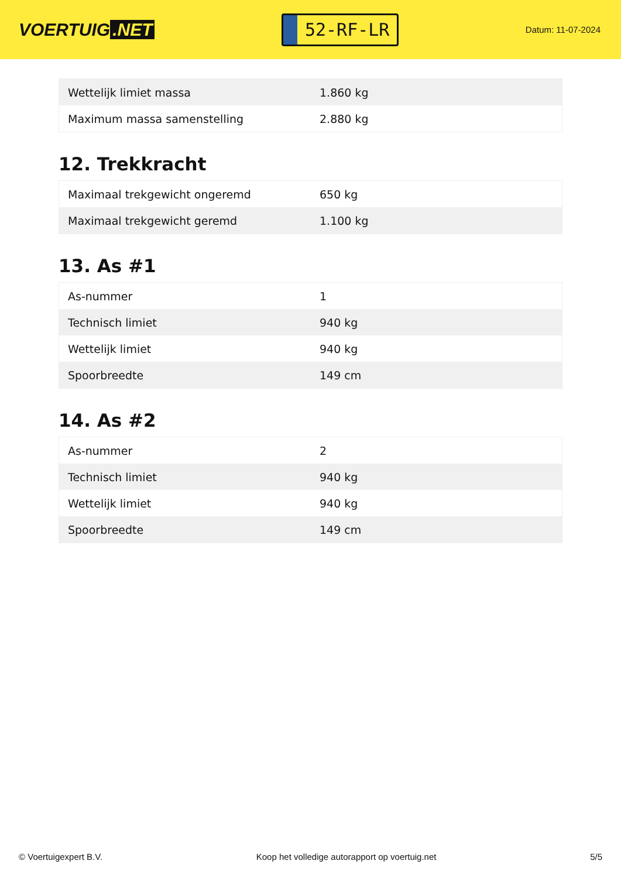VOERTUIG.NET
52-RF-LR
Datum: 11-07-2024
| Wettelijk limiet massa | 1.860 kg |
| Maximum massa samenstelling | 2.880 kg |
12. Trekkracht
| Maximaal trekgewicht ongeremd | 650 kg |
| Maximaal trekgewicht geremd | 1.100 kg |
13. As #1
| As-nummer | 1 |
| Technisch limiet | 940 kg |
| Wettelijk limiet | 940 kg |
| Spoorbreedte | 149 cm |
14. As #2
| As-nummer | 2 |
| Technisch limiet | 940 kg |
| Wettelijk limiet | 940 kg |
| Spoorbreedte | 149 cm |
© Voertuigexpert B.V. Koop het volledige autorapport op voertuig.net 5/5